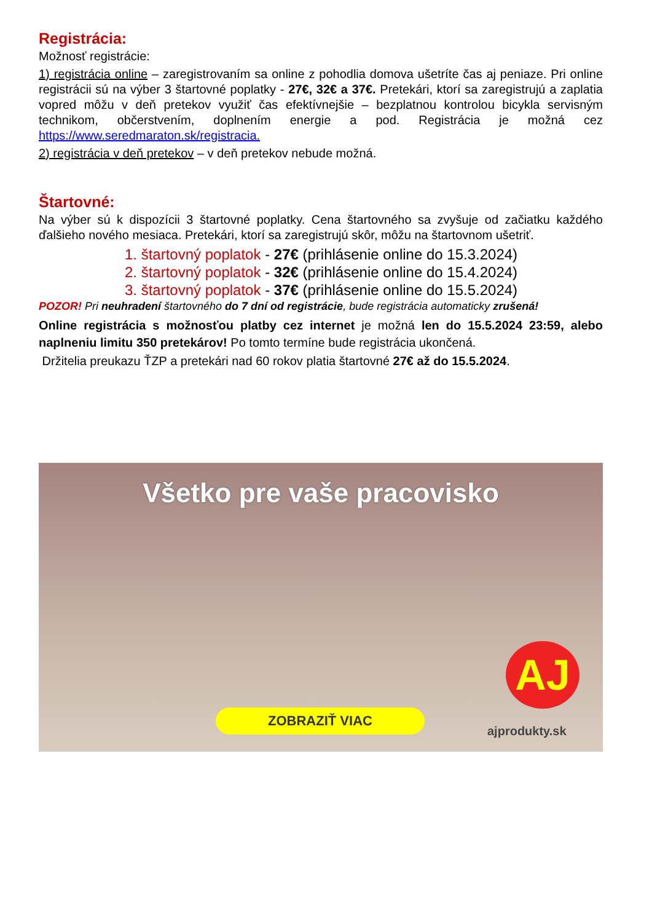Registrácia:
Možnosť registrácie:
1) registrácia online – zaregistrovaním sa online z pohodlia domova ušetríte čas aj peniaze. Pri online registrácii sú na výber 3 štartovné poplatky - 27€, 32€ a 37€. Pretekári, ktorí sa zaregistrujú a zaplatia vopred môžu v deň pretekov využiť čas efektívnejšie – bezplatnou kontrolou bicykla servisným technikom, občerstvením, doplnením energie a pod. Registrácia je možná cez https://www.seredmaraton.sk/registracia.
2) registrácia v deň pretekov – v deň pretekov nebude možná.
Štartovné:
Na výber sú k dispozícii 3 štartovné poplatky. Cena štartovného sa zvyšuje od začiatku každého ďalšieho nového mesiaca. Pretekári, ktorí sa zaregistrujú skôr, môžu na štartovnom ušetriť.
1. štartovný poplatok - 27€ (prihlásenie online do 15.3.2024)
2. štartovný poplatok - 32€ (prihlásenie online do 15.4.2024)
3. štartovný poplatok - 37€ (prihlásenie online do 15.5.2024)
POZOR! Pri neuhradení štartovného do 7 dní od registrácie, bude registrácia automaticky zrušená!
Online registrácia s možnosťou platby cez internet je možná len do 15.5.2024 23:59, alebo naplneniu limitu 350 pretekárov! Po tomto termíne bude registrácia ukončená.
Držitelia preukazu ŤZP a pretekári nad 60 rokov platia štartovné 27€ až do 15.5.2024.
Všetko pre vaše pracovisko
AJ
ZOBRAZIŤ VIAC
ajprodukty.sk